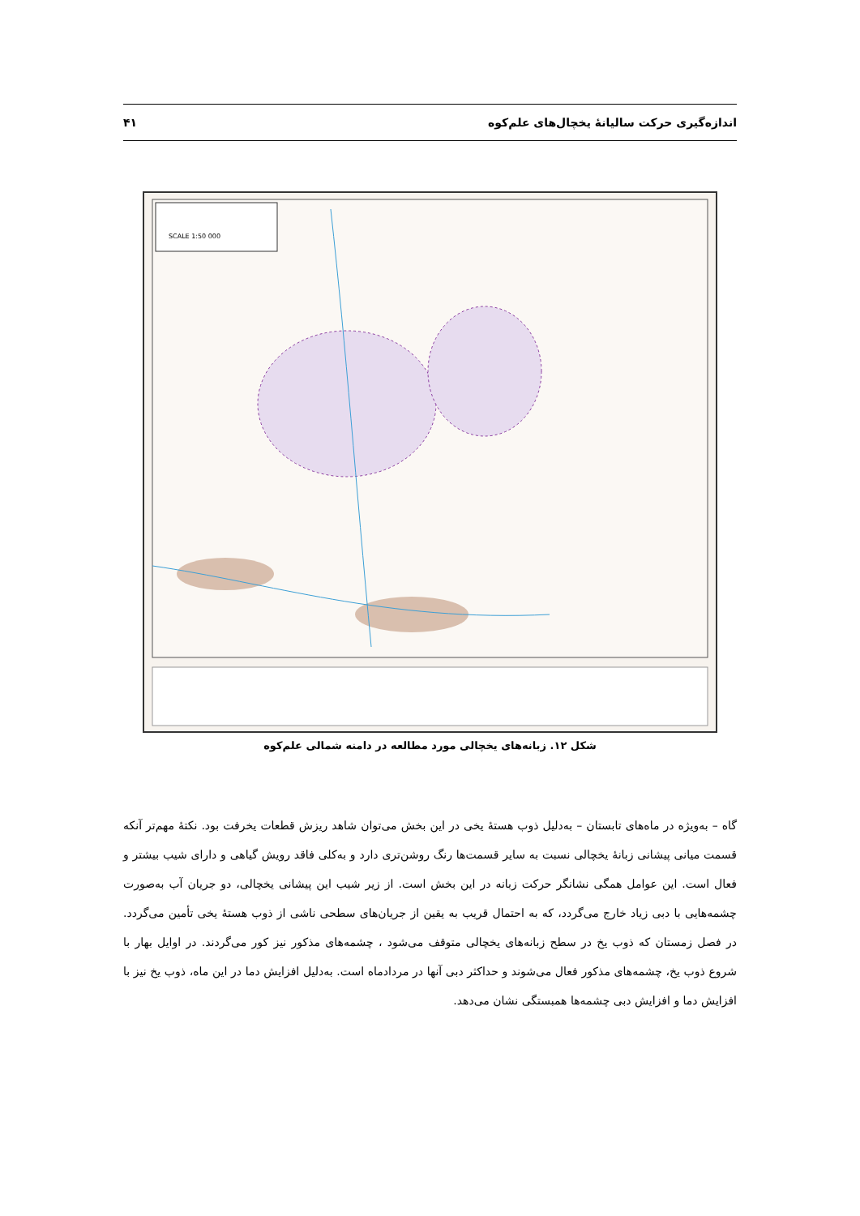اندازه‌گیری حرکت سالیانهٔ یخچال‌های علم‌کوه ۴۱
SCALE 1:50 000
شکل ۱۲. زبانه‌های یخچالی مورد مطالعه در دامنه شمالی علم‌کوه
گاه – به‌ویژه در ماه‌های تابستان – به‌دلیل ذوب هستهٔ یخی در این بخش می‌توان شاهد ریزش قطعات یخرفت بود. نکتهٔ مهم‌تر آنکه قسمت میانی پیشانی زبانهٔ یخچالی نسبت به سایر قسمت‌ها رنگ روشن‌تری دارد و به‌کلی فاقد رویش گیاهی و دارای شیب بیشتر و فعال است. این عوامل همگی نشانگر حرکت زبانه در این بخش است. از زیر شیب این پیشانی یخچالی، دو جریان آب به‌صورت چشمه‌هایی با دبی زیاد خارج می‌گردد، که به احتمال قریب به یقین از جریان‌های سطحی ناشی از ذوب هستهٔ یخی تأمین می‌گردد. در فصل زمستان که ذوب یخ در سطح زبانه‌های یخچالی متوقف می‌شود ، چشمه‌های مذکور نیز کور می‌گردند. در اوایل بهار با شروع ذوب یخ، چشمه‌های مذکور فعال می‌شوند و حداکثر دبی آنها در مردادماه است. به‌دلیل افزایش دما در این ماه، ذوب یخ نیز با افزایش دما و افزایش دبی چشمه‌ها همبستگی نشان می‌دهد.